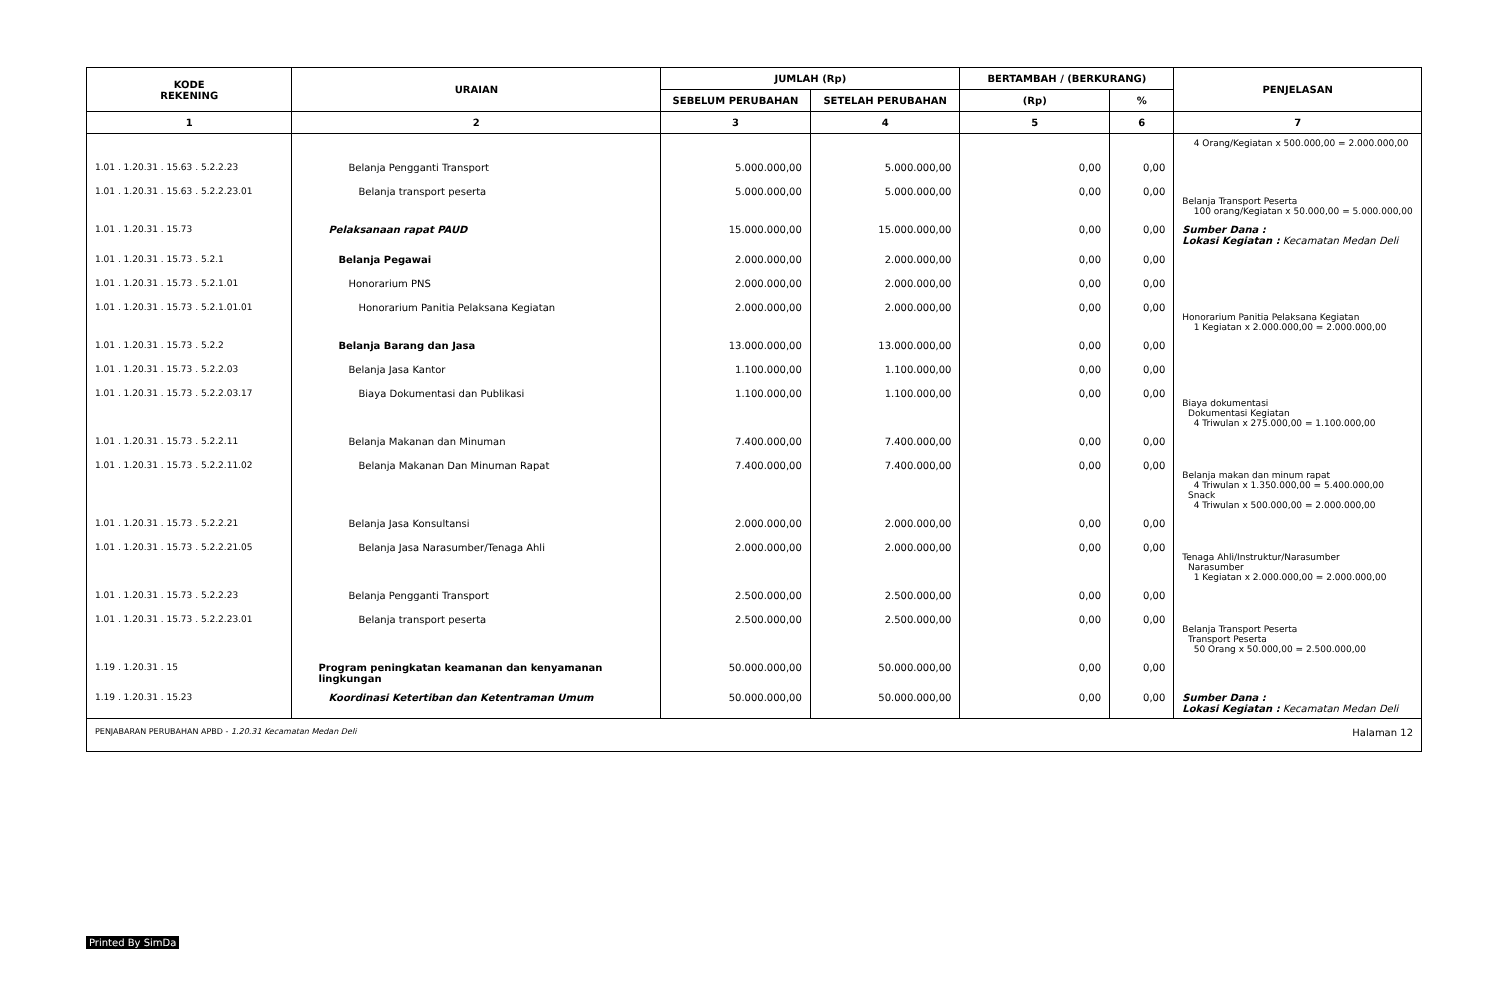| KODE REKENING | URAIAN | JUMLAH (Rp) | | BERTAMBAH / (BERKURANG) | | PENJELASAN |
| --- | --- | --- | --- | --- | --- | --- |
| | | SEBELUM PERUBAHAN | SETELAH PERUBAHAN | (Rp) | % | |
| 1 | 2 | 3 | 4 | 5 | 6 | 7 |
| | | | | | | 4 Orang/Kegiatan x 500.000,00 = 2.000.000,00 |
| 1.01 . 1.20.31 . 15.63 . 5.2.2.23 | Belanja Pengganti Transport | 5.000.000,00 | 5.000.000,00 | 0,00 | 0,00 | |
| 1.01 . 1.20.31 . 15.63 . 5.2.2.23.01 | Belanja transport peserta | 5.000.000,00 | 5.000.000,00 | 0,00 | 0,00 | Belanja Transport Peserta 100 orang/Kegiatan x 50.000,00 = 5.000.000,00 |
| 1.01 . 1.20.31 . 15.73 | Pelaksanaan rapat PAUD | 15.000.000,00 | 15.000.000,00 | 0,00 | 0,00 | Sumber Dana : Lokasi Kegiatan : Kecamatan Medan Deli |
| 1.01 . 1.20.31 . 15.73 . 5.2.1 | Belanja Pegawai | 2.000.000,00 | 2.000.000,00 | 0,00 | 0,00 | |
| 1.01 . 1.20.31 . 15.73 . 5.2.1.01 | Honorarium PNS | 2.000.000,00 | 2.000.000,00 | 0,00 | 0,00 | |
| 1.01 . 1.20.31 . 15.73 . 5.2.1.01.01 | Honorarium Panitia Pelaksana Kegiatan | 2.000.000,00 | 2.000.000,00 | 0,00 | 0,00 | Honorarium Panitia Pelaksana Kegiatan 1 Kegiatan x 2.000.000,00 = 2.000.000,00 |
| 1.01 . 1.20.31 . 15.73 . 5.2.2 | Belanja Barang dan Jasa | 13.000.000,00 | 13.000.000,00 | 0,00 | 0,00 | |
| 1.01 . 1.20.31 . 15.73 . 5.2.2.03 | Belanja Jasa Kantor | 1.100.000,00 | 1.100.000,00 | 0,00 | 0,00 | |
| 1.01 . 1.20.31 . 15.73 . 5.2.2.03.17 | Biaya Dokumentasi dan Publikasi | 1.100.000,00 | 1.100.000,00 | 0,00 | 0,00 | Biaya dokumentasi Dokumentasi Kegiatan 4 Triwulan x 275.000,00 = 1.100.000,00 |
| 1.01 . 1.20.31 . 15.73 . 5.2.2.11 | Belanja Makanan dan Minuman | 7.400.000,00 | 7.400.000,00 | 0,00 | 0,00 | |
| 1.01 . 1.20.31 . 15.73 . 5.2.2.11.02 | Belanja Makanan Dan Minuman Rapat | 7.400.000,00 | 7.400.000,00 | 0,00 | 0,00 | Belanja makan dan minum rapat 4 Triwulan x 1.350.000,00 = 5.400.000,00 Snack 4 Triwulan x 500.000,00 = 2.000.000,00 |
| 1.01 . 1.20.31 . 15.73 . 5.2.2.21 | Belanja Jasa Konsultansi | 2.000.000,00 | 2.000.000,00 | 0,00 | 0,00 | |
| 1.01 . 1.20.31 . 15.73 . 5.2.2.21.05 | Belanja Jasa Narasumber/Tenaga Ahli | 2.000.000,00 | 2.000.000,00 | 0,00 | 0,00 | Tenaga Ahli/Instruktur/Narasumber Narasumber 1 Kegiatan x 2.000.000,00 = 2.000.000,00 |
| 1.01 . 1.20.31 . 15.73 . 5.2.2.23 | Belanja Pengganti Transport | 2.500.000,00 | 2.500.000,00 | 0,00 | 0,00 | |
| 1.01 . 1.20.31 . 15.73 . 5.2.2.23.01 | Belanja transport peserta | 2.500.000,00 | 2.500.000,00 | 0,00 | 0,00 | Belanja Transport Peserta Transport Peserta 50 Orang x 50.000,00 = 2.500.000,00 |
| 1.19 . 1.20.31 . 15 | Program peningkatan keamanan dan kenyamanan lingkungan | 50.000.000,00 | 50.000.000,00 | 0,00 | 0,00 | |
| 1.19 . 1.20.31 . 15.23 | Koordinasi Ketertiban dan Ketentraman Umum | 50.000.000,00 | 50.000.000,00 | 0,00 | 0,00 | Sumber Dana : Lokasi Kegiatan : Kecamatan Medan Deli |
| PENJABARAN PERUBAHAN APBD - 1.20.31 Kecamatan Medan Deli | | | | | | Halaman 12 |
Printed By SimDa